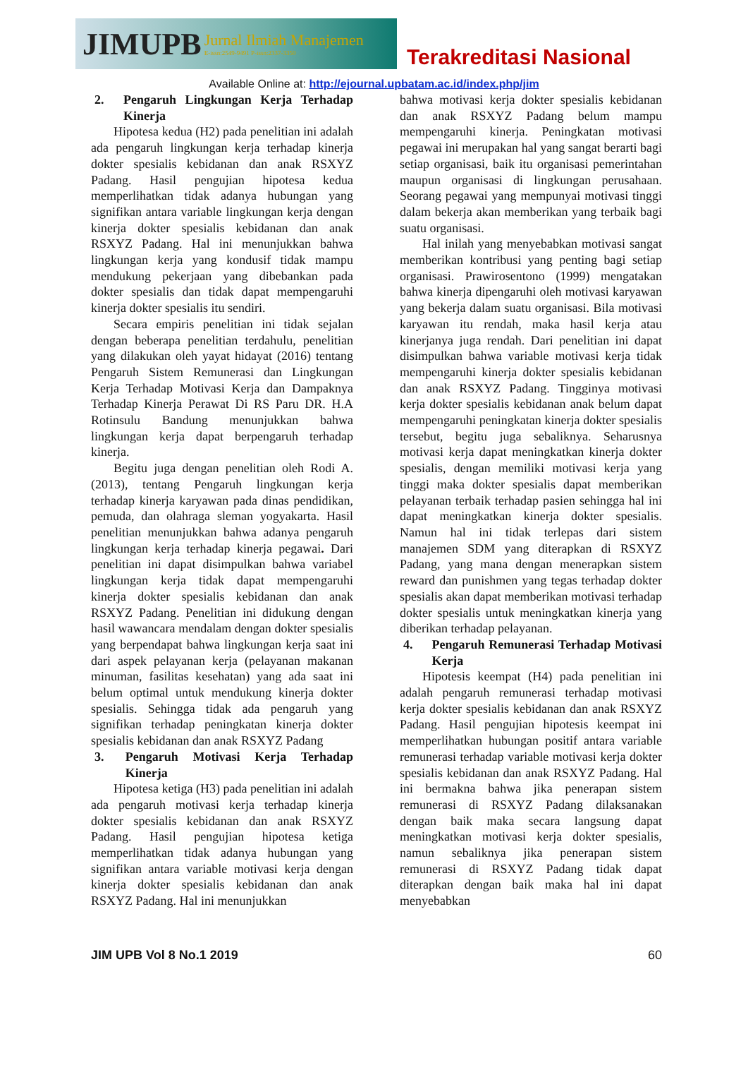JIMUPB Jurnal Ilmiah Manajemen
E-issn:2549-9491 P-issn:2337-3350
Terakreditasi Nasional
Available Online at: http://ejournal.upbatam.ac.id/index.php/jim
2. Pengaruh Lingkungan Kerja Terhadap Kinerja
Hipotesa kedua (H2) pada penelitian ini adalah ada pengaruh lingkungan kerja terhadap kinerja dokter spesialis kebidanan dan anak RSXYZ Padang. Hasil pengujian hipotesa kedua memperlihatkan tidak adanya hubungan yang signifikan antara variable lingkungan kerja dengan kinerja dokter spesialis kebidanan dan anak RSXYZ Padang. Hal ini menunjukkan bahwa lingkungan kerja yang kondusif tidak mampu mendukung pekerjaan yang dibebankan pada dokter spesialis dan tidak dapat mempengaruhi kinerja dokter spesialis itu sendiri.
Secara empiris penelitian ini tidak sejalan dengan beberapa penelitian terdahulu, penelitian yang dilakukan oleh yayat hidayat (2016) tentang Pengaruh Sistem Remunerasi dan Lingkungan Kerja Terhadap Motivasi Kerja dan Dampaknya Terhadap Kinerja Perawat Di RS Paru DR. H.A Rotinsulu Bandung menunjukkan bahwa lingkungan kerja dapat berpengaruh terhadap kinerja.
Begitu juga dengan penelitian oleh Rodi A. (2013), tentang Pengaruh lingkungan kerja terhadap kinerja karyawan pada dinas pendidikan, pemuda, dan olahraga sleman yogyakarta. Hasil penelitian menunjukkan bahwa adanya pengaruh lingkungan kerja terhadap kinerja pegawai. Dari penelitian ini dapat disimpulkan bahwa variabel lingkungan kerja tidak dapat mempengaruhi kinerja dokter spesialis kebidanan dan anak RSXYZ Padang. Penelitian ini didukung dengan hasil wawancara mendalam dengan dokter spesialis yang berpendapat bahwa lingkungan kerja saat ini dari aspek pelayanan kerja (pelayanan makanan minuman, fasilitas kesehatan) yang ada saat ini belum optimal untuk mendukung kinerja dokter spesialis. Sehingga tidak ada pengaruh yang signifikan terhadap peningkatan kinerja dokter spesialis kebidanan dan anak RSXYZ Padang
3. Pengaruh Motivasi Kerja Terhadap Kinerja
Hipotesa ketiga (H3) pada penelitian ini adalah ada pengaruh motivasi kerja terhadap kinerja dokter spesialis kebidanan dan anak RSXYZ Padang. Hasil pengujian hipotesa ketiga memperlihatkan tidak adanya hubungan yang signifikan antara variable motivasi kerja dengan kinerja dokter spesialis kebidanan dan anak RSXYZ Padang. Hal ini menunjukkan
bahwa motivasi kerja dokter spesialis kebidanan dan anak RSXYZ Padang belum mampu mempengaruhi kinerja. Peningkatan motivasi pegawai ini merupakan hal yang sangat berarti bagi setiap organisasi, baik itu organisasi pemerintahan maupun organisasi di lingkungan perusahaan. Seorang pegawai yang mempunyai motivasi tinggi dalam bekerja akan memberikan yang terbaik bagi suatu organisasi.
Hal inilah yang menyebabkan motivasi sangat memberikan kontribusi yang penting bagi setiap organisasi. Prawirosentono (1999) mengatakan bahwa kinerja dipengaruhi oleh motivasi karyawan yang bekerja dalam suatu organisasi. Bila motivasi karyawan itu rendah, maka hasil kerja atau kinerjanya juga rendah. Dari penelitian ini dapat disimpulkan bahwa variable motivasi kerja tidak mempengaruhi kinerja dokter spesialis kebidanan dan anak RSXYZ Padang. Tingginya motivasi kerja dokter spesialis kebidanan anak belum dapat mempengaruhi peningkatan kinerja dokter spesialis tersebut, begitu juga sebaliknya. Seharusnya motivasi kerja dapat meningkatkan kinerja dokter spesialis, dengan memiliki motivasi kerja yang tinggi maka dokter spesialis dapat memberikan pelayanan terbaik terhadap pasien sehingga hal ini dapat meningkatkan kinerja dokter spesialis. Namun hal ini tidak terlepas dari sistem manajemen SDM yang diterapkan di RSXYZ Padang, yang mana dengan menerapkan sistem reward dan punishmen yang tegas terhadap dokter spesialis akan dapat memberikan motivasi terhadap dokter spesialis untuk meningkatkan kinerja yang diberikan terhadap pelayanan.
4. Pengaruh Remunerasi Terhadap Motivasi Kerja
Hipotesis keempat (H4) pada penelitian ini adalah pengaruh remunerasi terhadap motivasi kerja dokter spesialis kebidanan dan anak RSXYZ Padang. Hasil pengujian hipotesis keempat ini memperlihatkan hubungan positif antara variable remunerasi terhadap variable motivasi kerja dokter spesialis kebidanan dan anak RSXYZ Padang. Hal ini bermakna bahwa jika penerapan sistem remunerasi di RSXYZ Padang dilaksanakan dengan baik maka secara langsung dapat meningkatkan motivasi kerja dokter spesialis, namun sebaliknya jika penerapan sistem remunerasi di RSXYZ Padang tidak dapat diterapkan dengan baik maka hal ini dapat menyebabkan
JIM UPB Vol 8 No.1 2019 60